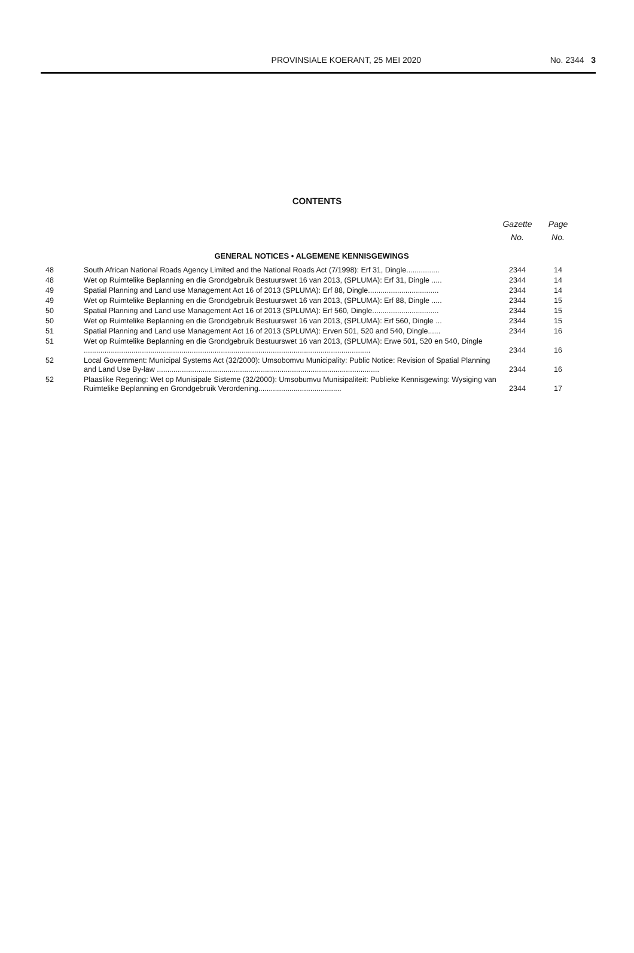PROVINSIALE KOERANT, 25 MEI 2020
No. 2344 3
CONTENTS
| | | Gazette No. | Page No. |
| --- | --- | --- | --- |
| GENERAL NOTICES • ALGEMENE KENNISGEWINGS | | | |
| 48 | South African National Roads Agency Limited and the National Roads Act (7/1998): Erf 31, Dingle................ | 2344 | 14 |
| 48 | Wet op Ruimtelike Beplanning en die Grondgebruik Bestuurswet 16 van 2013, (SPLUMA): Erf 31, Dingle ..... | 2344 | 14 |
| 49 | Spatial Planning and Land use Management Act 16 of 2013 (SPLUMA): Erf 88, Dingle.................................. | 2344 | 14 |
| 49 | Wet op Ruimtelike Beplanning en die Grondgebruik Bestuurswet 16 van 2013, (SPLUMA): Erf 88, Dingle ..... | 2344 | 15 |
| 50 | Spatial Planning and Land use Management Act 16 of 2013 (SPLUMA): Erf 560, Dingle................................ | 2344 | 15 |
| 50 | Wet op Ruimtelike Beplanning en die Grondgebruik Bestuurswet 16 van 2013, (SPLUMA): Erf 560, Dingle ... | 2344 | 15 |
| 51 | Spatial Planning and Land use Management Act 16 of 2013 (SPLUMA): Erven 501, 520 and 540, Dingle...... | 2344 | 16 |
| 51 | Wet op Ruimtelike Beplanning en die Grondgebruik Bestuurswet 16 van 2013, (SPLUMA): Erwe 501, 520 en 540, Dingle .......................................................................................................................................... | 2344 | 16 |
| 52 | Local Government: Municipal Systems Act (32/2000): Umsobomvu Municipality: Public Notice: Revision of Spatial Planning and Land Use By-law ........................................................................................................... | 2344 | 16 |
| 52 | Plaaslike Regering: Wet op Munisipale Sisteme (32/2000): Umsobumvu Munisipaliteit: Publieke Kennisgewing: Wysiging van Ruimtelike Beplanning en Grondgebruik Verordening........................................ | 2344 | 17 |